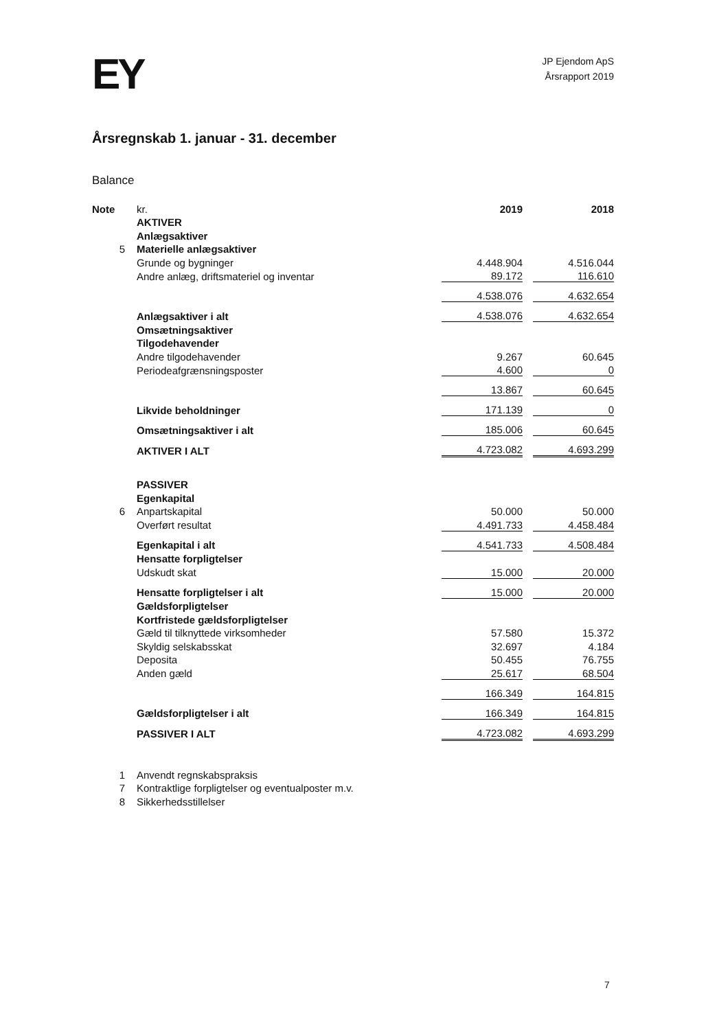EY
JP Ejendom ApS
Årsrapport 2019
Årsregnskab 1. januar - 31. december
Balance
| Note | kr. | 2019 | | 2018 |
| --- | --- | --- | --- | --- |
| | AKTIVER | | | |
| | Anlægsaktiver | | | |
| 5 | Materielle anlægsaktiver | | | |
| | Grunde og bygninger | 4.448.904 | | 4.516.044 |
| | Andre anlæg, driftsmateriel og inventar | 89.172 | | 116.610 |
| | | 4.538.076 | | 4.632.654 |
| | Anlægsaktiver i alt | 4.538.076 | | 4.632.654 |
| | Omsætningsaktiver | | | |
| | Tilgodehavender | | | |
| | Andre tilgodehavender | 9.267 | | 60.645 |
| | Periodeafgrænsningsposter | 4.600 | | 0 |
| | | 13.867 | | 60.645 |
| | Likvide beholdninger | 171.139 | | 0 |
| | Omsætningsaktiver i alt | 185.006 | | 60.645 |
| | AKTIVER I ALT | 4.723.082 | | 4.693.299 |
| | PASSIVER | | | |
| | Egenkapital | | | |
| 6 | Anpartskapital | 50.000 | | 50.000 |
| | Overført resultat | 4.491.733 | | 4.458.484 |
| | Egenkapital i alt | 4.541.733 | | 4.508.484 |
| | Hensatte forpligtelser | | | |
| | Udskudt skat | 15.000 | | 20.000 |
| | Hensatte forpligtelser i alt | 15.000 | | 20.000 |
| | Gældsforpligtelser | | | |
| | Kortfristede gældsforpligtelser | | | |
| | Gæld til tilknyttede virksomheder | 57.580 | | 15.372 |
| | Skyldig selskabsskat | 32.697 | | 4.184 |
| | Deposita | 50.455 | | 76.755 |
| | Anden gæld | 25.617 | | 68.504 |
| | | 166.349 | | 164.815 |
| | Gældsforpligtelser i alt | 166.349 | | 164.815 |
| | PASSIVER I ALT | 4.723.082 | | 4.693.299 |
| 1 | Anvendt regnskabspraksis | | | |
| 7 | Kontraktlige forpligtelser og eventualposter m.v. | | | |
| 8 | Sikkerhedsstillelser | | | |
7